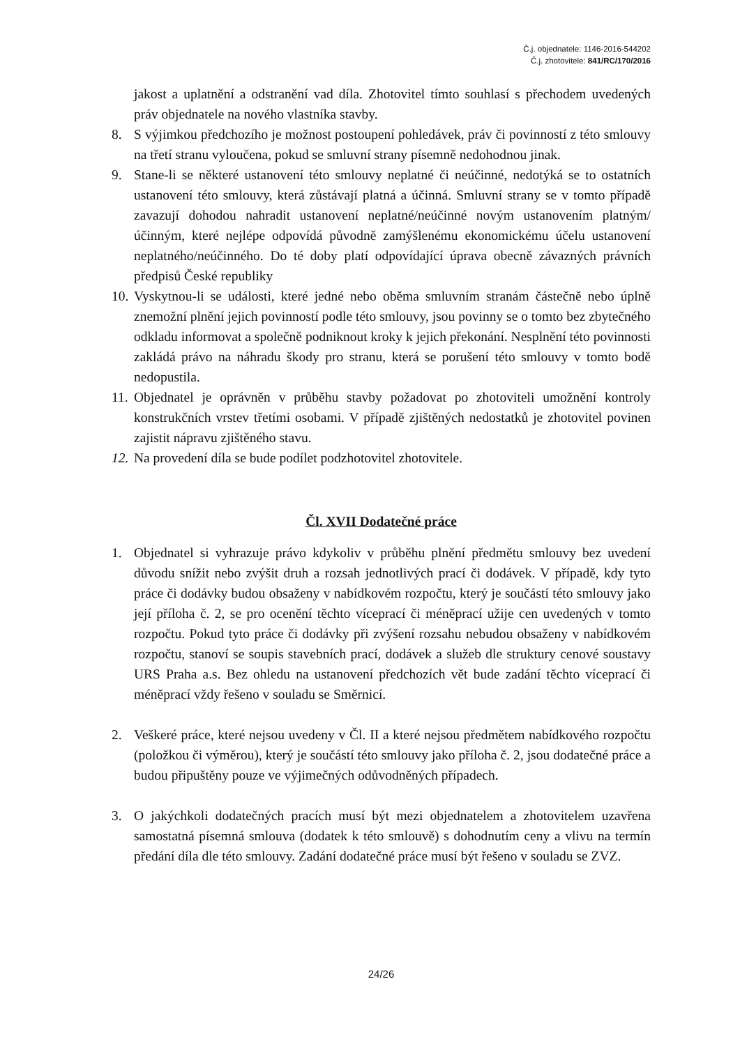Č.j. objednatele: 1146-2016-544202
Č.j. zhotovitele: 841/RC/170/2016
jakost a uplatnění a odstranění vad díla. Zhotovitel tímto souhlasí s přechodem uvedených práv objednatele na nového vlastníka stavby.
8. S výjimkou předchozího je možnost postoupení pohledávek, práv či povinností z této smlouvy na třetí stranu vyloučena, pokud se smluvní strany písemně nedohodnou jinak.
9. Stane-li se některé ustanovení této smlouvy neplatné či neúčinné, nedotýká se to ostatních ustanovení této smlouvy, která zůstávají platná a účinná. Smluvní strany se v tomto případě zavazují dohodou nahradit ustanovení neplatné/neúčinné novým ustanovením platným/účinným, které nejlépe odpovídá původně zamýšlenému ekonomickému účelu ustanovení neplatného/neúčinného. Do té doby platí odpovídající úprava obecně závazných právních předpisů České republiky
10. Vyskytnou-li se události, které jedné nebo oběma smluvním stranám částečně nebo úplně znemožní plnění jejich povinností podle této smlouvy, jsou povinny se o tomto bez zbytečného odkladu informovat a společně podniknout kroky k jejich překonání. Nesplnění této povinnosti zakládá právo na náhradu škody pro stranu, která se porušení této smlouvy v tomto bodě nedopustila.
11. Objednatel je oprávněn v průběhu stavby požadovat po zhotoviteli umožnění kontroly konstrukčních vrstev třetími osobami. V případě zjištěných nedostatků je zhotovitel povinen zajistit nápravu zjištěného stavu.
12. Na provedení díla se bude podílet podzhotovitel zhotovitele.
Čl. XVII Dodatečné práce
1. Objednatel si vyhrazuje právo kdykoliv v průběhu plnění předmětu smlouvy bez uvedení důvodu snížit nebo zvýšit druh a rozsah jednotlivých prací či dodávek. V případě, kdy tyto práce či dodávky budou obsaženy v nabídkovém rozpočtu, který je součástí této smlouvy jako její příloha č. 2, se pro ocenění těchto víceprací či méněprací užije cen uvedených v tomto rozpočtu. Pokud tyto práce či dodávky při zvýšení rozsahu nebudou obsaženy v nabídkovém rozpočtu, stanoví se soupis stavebních prací, dodávek a služeb dle struktury cenové soustavy URS Praha a.s. Bez ohledu na ustanovení předchozích vět bude zadání těchto víceprací či méněprací vždy řešeno v souladu se Směrnicí.
2. Veškeré práce, které nejsou uvedeny v Čl. II a které nejsou předmětem nabídkového rozpočtu (položkou či výměrou), který je součástí této smlouvy jako příloha č. 2, jsou dodatečné práce a budou připuštěny pouze ve výjimečných odůvodněných případech.
3. O jakýchkoli dodatečných pracích musí být mezi objednatelem a zhotovitelem uzavřena samostatná písemná smlouva (dodatek k této smlouvě) s dohodnutím ceny a vlivu na termín předání díla dle této smlouvy. Zadání dodatečné práce musí být řešeno v souladu se ZVZ.
24/26